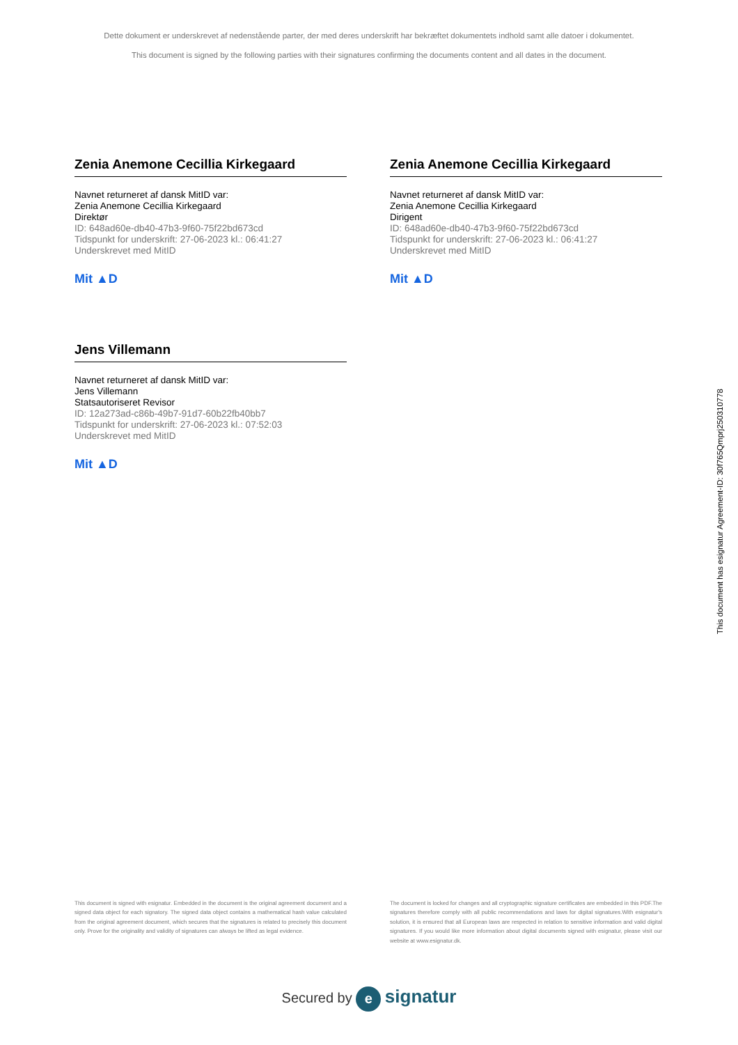Dette dokument er underskrevet af nedenstående parter, der med deres underskrift har bekræftet dokumentets indhold samt alle datoer i dokumentet.
This document is signed by the following parties with their signatures confirming the documents content and all dates in the document.
Zenia Anemone Cecillia Kirkegaard
Navnet returneret af dansk MitID var:
Zenia Anemone Cecillia Kirkegaard
Direktør
ID: 648ad60e-db40-47b3-9f60-75f22bd673cd
Tidspunkt for underskrift: 27-06-2023 kl.: 06:41:27
Underskrevet med MitID
Mit ▲D
Zenia Anemone Cecillia Kirkegaard
Navnet returneret af dansk MitID var:
Zenia Anemone Cecillia Kirkegaard
Dirigent
ID: 648ad60e-db40-47b3-9f60-75f22bd673cd
Tidspunkt for underskrift: 27-06-2023 kl.: 06:41:27
Underskrevet med MitID
Mit ▲D
Jens Villemann
Navnet returneret af dansk MitID var:
Jens Villemann
Statsautoriseret Revisor
ID: 12a273ad-c86b-49b7-91d7-60b22fb40bb7
Tidspunkt for underskrift: 27-06-2023 kl.: 07:52:03
Underskrevet med MitID
Mit ▲D
This document has esignatur Agreement-ID: 30f765Qmprj250310778
This document is signed with esignatur. Embedded in the document is the original agreement document and a signed data object for each signatory. The signed data object contains a mathematical hash value calculated from the original agreement document, which secures that the signatures is related to precisely this document only. Prove for the originality and validity of signatures can always be lifted as legal evidence.
The document is locked for changes and all cryptographic signature certificates are embedded in this PDF.The signatures therefore comply with all public recommendations and laws for digital signatures.With esignatur's solution, it is ensured that all European laws are respected in relation to sensitive information and valid digital signatures. If you would like more information about digital documents signed with esignatur, please visit our website at www.esignatur.dk.
Secured by e signatur